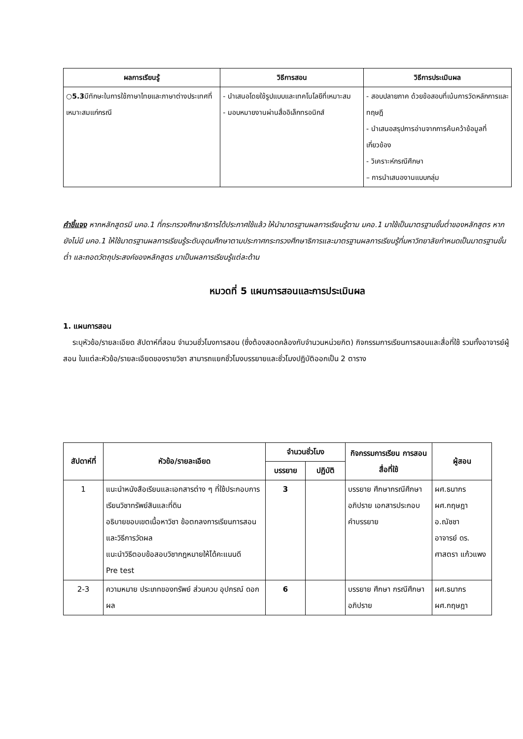| ผลการเรียนรู้ | วิธีการสอน | วิธีการประเมินผล |
| --- | --- | --- |
| ○ 5.3 มีทักษะในการใช้ภาษาไทยและภาษาต่างประเทศที่เหมาะสมแก่กรณี | - นำเสนอโดยใช้รูปแบบและเทคโนโลยีที่เหมาะสม - มอบหมายงานผ่านสื่ออิเล็กทรอนิกส์ | - สอบปลายภาค ด้วยข้อสอบที่เน้นการวัดหลักการและทฤษฎี - นำเสนอสรุปการอ่านจากการค้นคว้าข้อมูลที่เกี่ยวข้อง - วิเคราะห์กรณีศึกษา – การนำเสนองานแบบกลุ่ม |
คำชี้แจง หากหลักสูตรมี มคอ.1 ที่กระทรวงศึกษาธิการได้ประกาศใช้แล้ว ให้นำมาตรฐานผลการเรียนรู้ตาม มคอ.1 มาใช้เป็นมาตรฐานขั้นต่ำของหลักสูตร หากยังไม่มี มคอ.1 ให้ใช้มาตรฐานผลการเรียนรู้ระดับอุดมศึกษาตามประกาศกระทรวงศึกษาธิการและมาตรฐานผลการเรียนรู้ที่มหาวิทยาลัยกำหนดเป็นมาตรฐานขั้นต่ำ และถอดวัตถุประสงค์ของหลักสูตร มาเป็นผลการเรียนรู้แต่ละด้าน
หมวดที่ 5 แผนการสอนและการประเมินผล
1. แผนการสอน
ระบุหัวข้อ/รายละเอียด สัปดาห์ที่สอน จำนวนชั่วโมงการสอน (ซึ่งต้องสอดคล้องกับจำนวนหน่วยกิต) กิจกรรมการเรียนการสอนและสื่อที่ใช้ รวมทั้งอาจารย์ผู้สอน ในแต่ละหัวข้อ/รายละเอียดของรายวิชา สามารถแยกชั่วโมงบรรยายและชั่วโมงปฏิบัติออกเป็น 2 ตาราง
| สัปดาห์ที่ | หัวข้อ/รายละเอียด | จำนวนชั่วโมง | | กิจกรรมการเรียน การสอน สื่อที่ใช้ | ผู้สอน |
| --- | --- | --- | --- | --- | --- |
| | | บรรยาย | ปฏิบัติ | | |
| 1 | แนะนำหนังสือเรียนและเอกสารต่าง ๆ ที่ใช้ประกอบการเรียนวิชาทรัพย์สินและที่ดิน อธิบายขอบเขตเนื้อหาวิชา ข้อตกลงการเรียนการสอน และวิธีการวัดผล แนะนำวิธีตอบข้อสอบวิชากฎหมายให้ได้คะแนนดี Pre test | 3 | | บรรยาย ศึกษากรณีศึกษา อภิปราย เอกสารประกอบ คำบรรยาย | ผศ.ธนากร ผศ.กฤษฎา อ.ณัชชา อาจารย์ ดร. ศาสตรา แก้วแพง |
| 2-3 | ความหมาย ประเภทของทรัพย์ ส่วนควบ อุปกรณ์ ดอกผล | 6 | | บรรยาย ศึกษา กรณีศึกษา อภิปราย | ผศ.ธนากร ผศ.กฤษฎา |